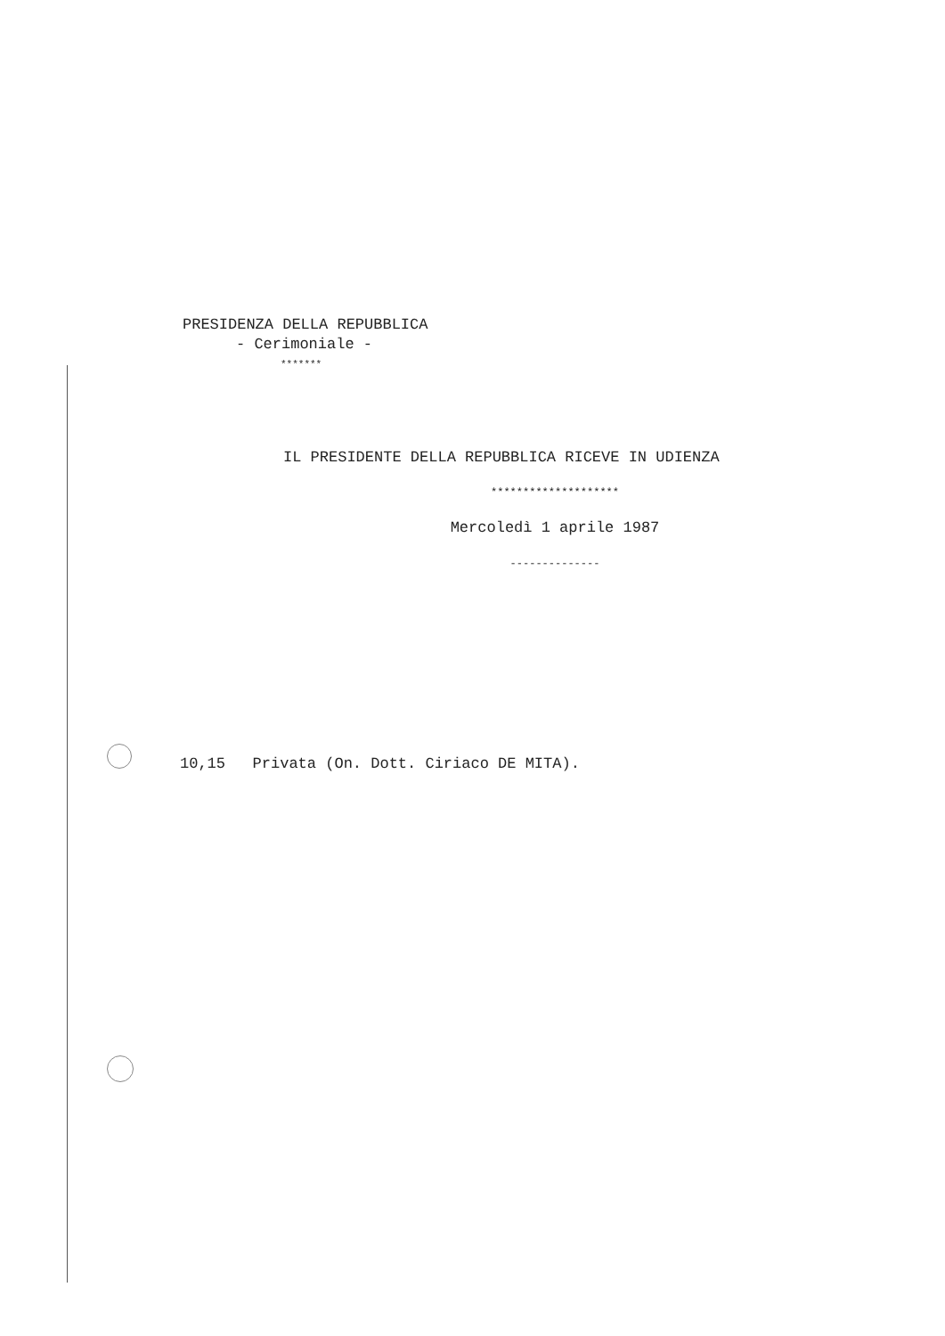PRESIDENZA DELLA REPUBBLICA
- Cerimoniale -
*******
IL PRESIDENTE DELLA REPUBBLICA RICEVE IN UDIENZA
********************
Mercoledì 1 aprile 1987
--------------
10,15 Privata (On. Dott. Ciriaco DE MITA).